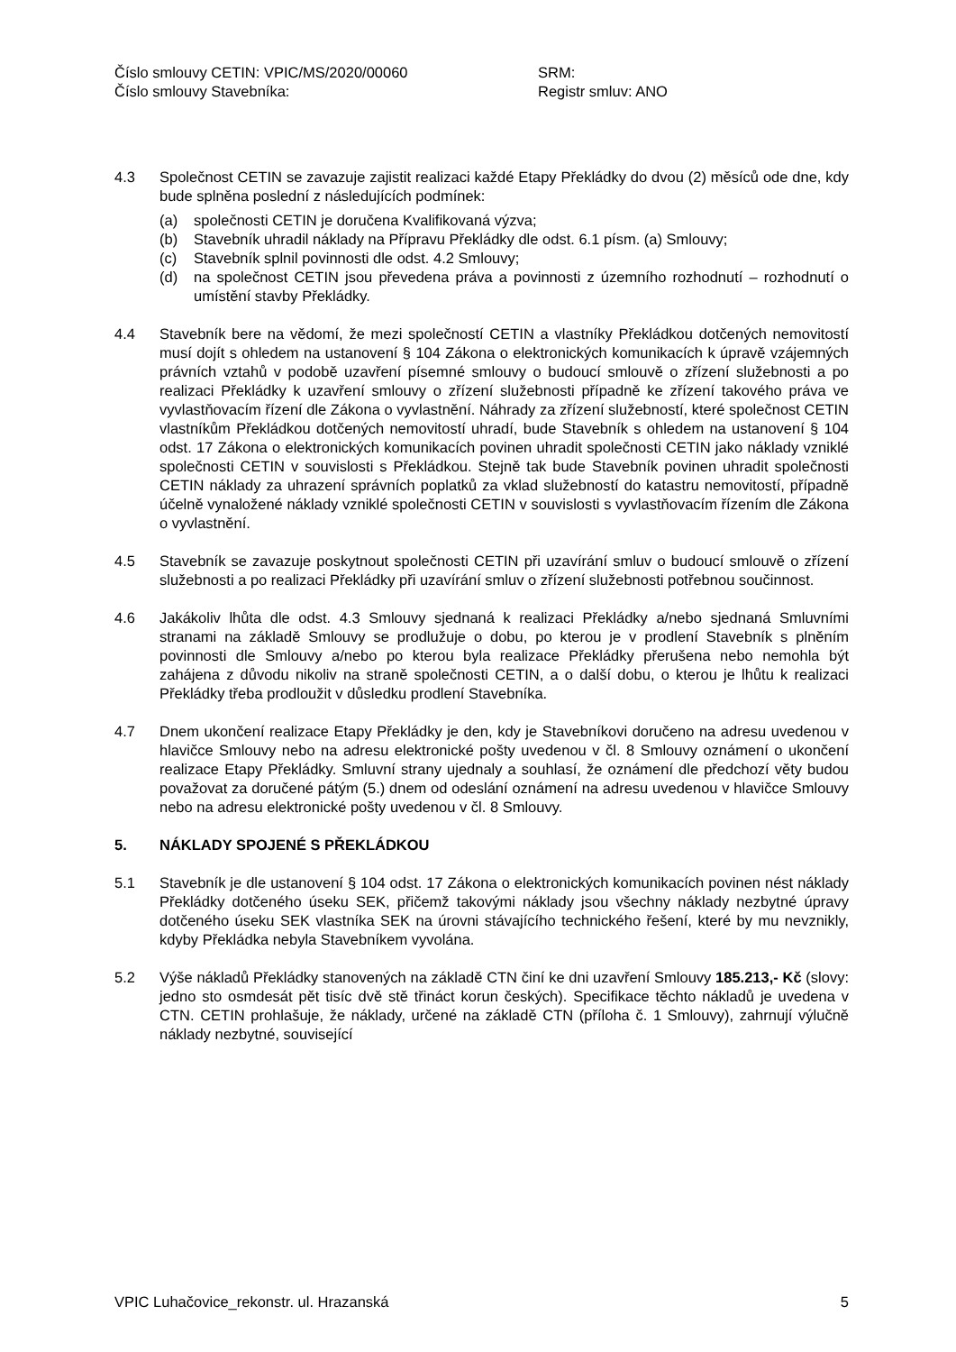Číslo smlouvy CETIN: VPIC/MS/2020/00060
SRM:
Číslo smlouvy Stavebníka:
Registr smluv: ANO
4.3 Společnost CETIN se zavazuje zajistit realizaci každé Etapy Překládky do dvou (2) měsíců ode dne, kdy bude splněna poslední z následujících podmínek:
(a) společnosti CETIN je doručena Kvalifikovaná výzva;
(b) Stavebník uhradil náklady na Přípravu Překládky dle odst. 6.1 písm. (a) Smlouvy;
(c) Stavebník splnil povinnosti dle odst. 4.2 Smlouvy;
(d) na společnost CETIN jsou převedena práva a povinnosti z územního rozhodnutí – rozhodnutí o umístění stavby Překládky.
4.4 Stavebník bere na vědomí, že mezi společností CETIN a vlastníky Překládkou dotčených nemovitostí musí dojít s ohledem na ustanovení § 104 Zákona o elektronických komunikacích k úpravě vzájemných právních vztahů v podobě uzavření písemné smlouvy o budoucí smlouvě o zřízení služebnosti a po realizaci Překládky k uzavření smlouvy o zřízení služebnosti případně ke zřízení takového práva ve vyvlastňovacím řízení dle Zákona o vyvlastnění. Náhrady za zřízení služebností, které společnost CETIN vlastníkům Překládkou dotčených nemovitostí uhradí, bude Stavebník s ohledem na ustanovení § 104 odst. 17 Zákona o elektronických komunikacích povinen uhradit společnosti CETIN jako náklady vzniklé společnosti CETIN v souvislosti s Překládkou. Stejně tak bude Stavebník povinen uhradit společnosti CETIN náklady za uhrazení správních poplatků za vklad služebností do katastru nemovitostí, případně účelně vynaložené náklady vzniklé společnosti CETIN v souvislosti s vyvlastňovacím řízením dle Zákona o vyvlastnění.
4.5 Stavebník se zavazuje poskytnout společnosti CETIN při uzavírání smluv o budoucí smlouvě o zřízení služebnosti a po realizaci Překládky při uzavírání smluv o zřízení služebnosti potřebnou součinnost.
4.6 Jakákoliv lhůta dle odst. 4.3 Smlouvy sjednaná k realizaci Překládky a/nebo sjednaná Smluvními stranami na základě Smlouvy se prodlužuje o dobu, po kterou je v prodlení Stavebník s plněním povinnosti dle Smlouvy a/nebo po kterou byla realizace Překládky přerušena nebo nemohla být zahájena z důvodu nikoliv na straně společnosti CETIN, a o další dobu, o kterou je lhůtu k realizaci Překládky třeba prodloužit v důsledku prodlení Stavebníka.
4.7 Dnem ukončení realizace Etapy Překládky je den, kdy je Stavebníkovi doručeno na adresu uvedenou v hlavičce Smlouvy nebo na adresu elektronické pošty uvedenou v čl. 8 Smlouvy oznámení o ukončení realizace Etapy Překládky. Smluvní strany ujednaly a souhlasí, že oznámení dle předchozí věty budou považovat za doručené pátým (5.) dnem od odeslání oznámení na adresu uvedenou v hlavičce Smlouvy nebo na adresu elektronické pošty uvedenou v čl. 8 Smlouvy.
5. NÁKLADY SPOJENÉ S PŘEKLÁDKOU
5.1 Stavebník je dle ustanovení § 104 odst. 17 Zákona o elektronických komunikacích povinen nést náklady Překládky dotčeného úseku SEK, přičemž takovými náklady jsou všechny náklady nezbytné úpravy dotčeného úseku SEK vlastníka SEK na úrovni stávajícího technického řešení, které by mu nevznikly, kdyby Překládka nebyla Stavebníkem vyvolána.
5.2 Výše nákladů Překládky stanovených na základě CTN činí ke dni uzavření Smlouvy 185.213,- Kč (slovy: jedno sto osmdesát pět tisíc dvě stě třináct korun českých). Specifikace těchto nákladů je uvedena v CTN. CETIN prohlašuje, že náklady, určené na základě CTN (příloha č. 1 Smlouvy), zahrnují výlučně náklady nezbytné, související
VPIC Luhačovice_rekonstr. ul. Hrazanská 5